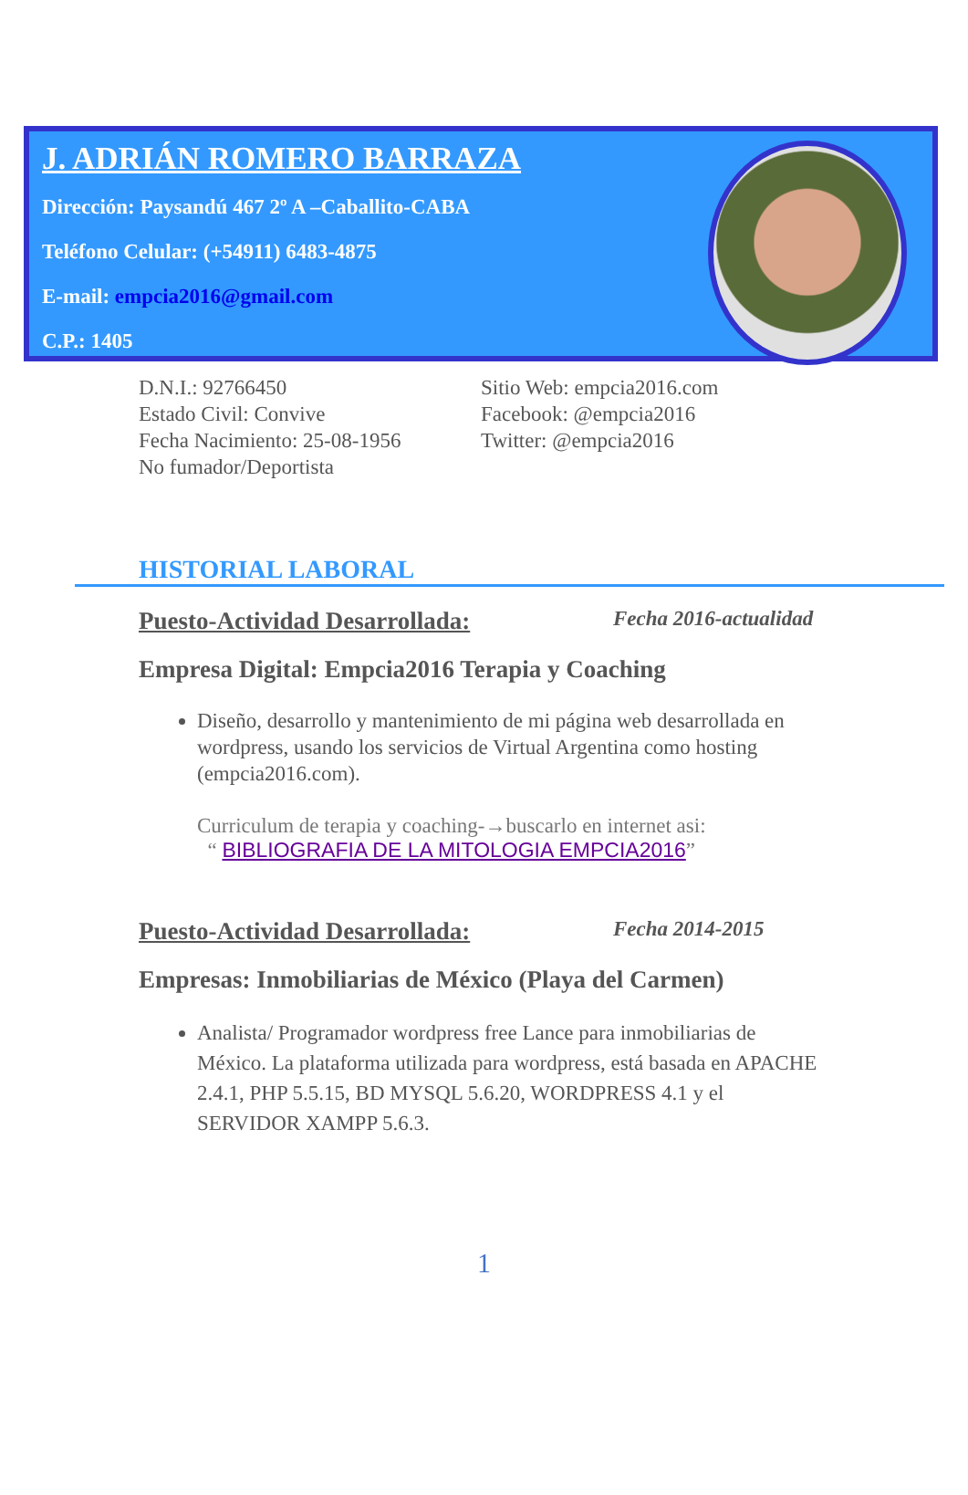J. ADRIÁN ROMERO BARRAZA
Dirección: Paysandú 467 2º A –Caballito-CABA
Teléfono Celular: (+54911) 6483-4875
E-mail: empcia2016@gmail.com
C.P.: 1405
D.N.I.: 92766450
Estado Civil: Convive
Fecha Nacimiento: 25-08-1956
No fumador/Deportista
Sitio Web: empcia2016.com
Facebook: @empcia2016
Twitter: @empcia2016
HISTORIAL LABORAL
Puesto-Actividad Desarrollada: Fecha 2016-actualidad
Empresa Digital: Empcia2016 Terapia y Coaching
Diseño, desarrollo y mantenimiento de mi página web desarrollada en wordpress, usando los servicios de Virtual Argentina como hosting (empcia2016.com).
Curriculum de terapia y coaching-→buscarlo en internet asi:
“ BIBLIOGRAFIA DE LA MITOLOGIA EMPCIA2016”
Puesto-Actividad Desarrollada: Fecha 2014-2015
Empresas: Inmobiliarias de México (Playa del Carmen)
Analista/ Programador wordpress free Lance para inmobiliarias de México. La plataforma utilizada para wordpress, está basada en APACHE 2.4.1, PHP 5.5.15, BD MYSQL 5.6.20, WORDPRESS 4.1 y el SERVIDOR XAMPP 5.6.3.
1